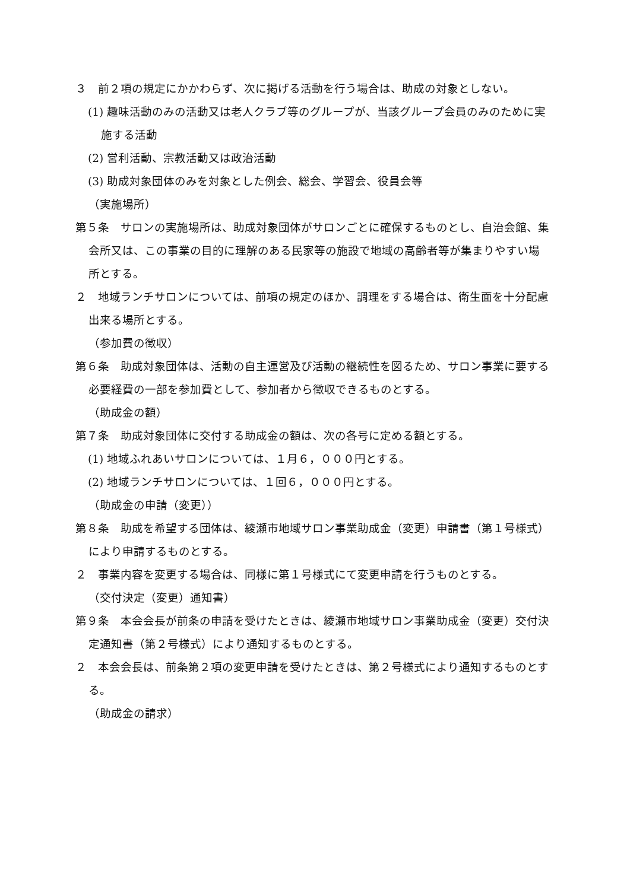３　前２項の規定にかかわらず、次に掲げる活動を行う場合は、助成の対象としない。
(1) 趣味活動のみの活動又は老人クラブ等のグループが、当該グループ会員のみのために実施する活動
(2) 営利活動、宗教活動又は政治活動
(3) 助成対象団体のみを対象とした例会、総会、学習会、役員会等
（実施場所）
第５条　サロンの実施場所は、助成対象団体がサロンごとに確保するものとし、自治会館、集会所又は、この事業の目的に理解のある民家等の施設で地域の高齢者等が集まりやすい場所とする。
２　地域ランチサロンについては、前項の規定のほか、調理をする場合は、衛生面を十分配慮出来る場所とする。
（参加費の徴収）
第６条　助成対象団体は、活動の自主運営及び活動の継続性を図るため、サロン事業に要する必要経費の一部を参加費として、参加者から徴収できるものとする。
（助成金の額）
第７条　助成対象団体に交付する助成金の額は、次の各号に定める額とする。
(1) 地域ふれあいサロンについては、１月６，０００円とする。
(2) 地域ランチサロンについては、１回６，０００円とする。
（助成金の申請（変更））
第８条　助成を希望する団体は、綾瀬市地域サロン事業助成金（変更）申請書（第１号様式）により申請するものとする。
２　事業内容を変更する場合は、同様に第１号様式にて変更申請を行うものとする。
（交付決定（変更）通知書）
第９条　本会会長が前条の申請を受けたときは、綾瀬市地域サロン事業助成金（変更）交付決定通知書（第２号様式）により通知するものとする。
２　本会会長は、前条第２項の変更申請を受けたときは、第２号様式により通知するものとする。
（助成金の請求）